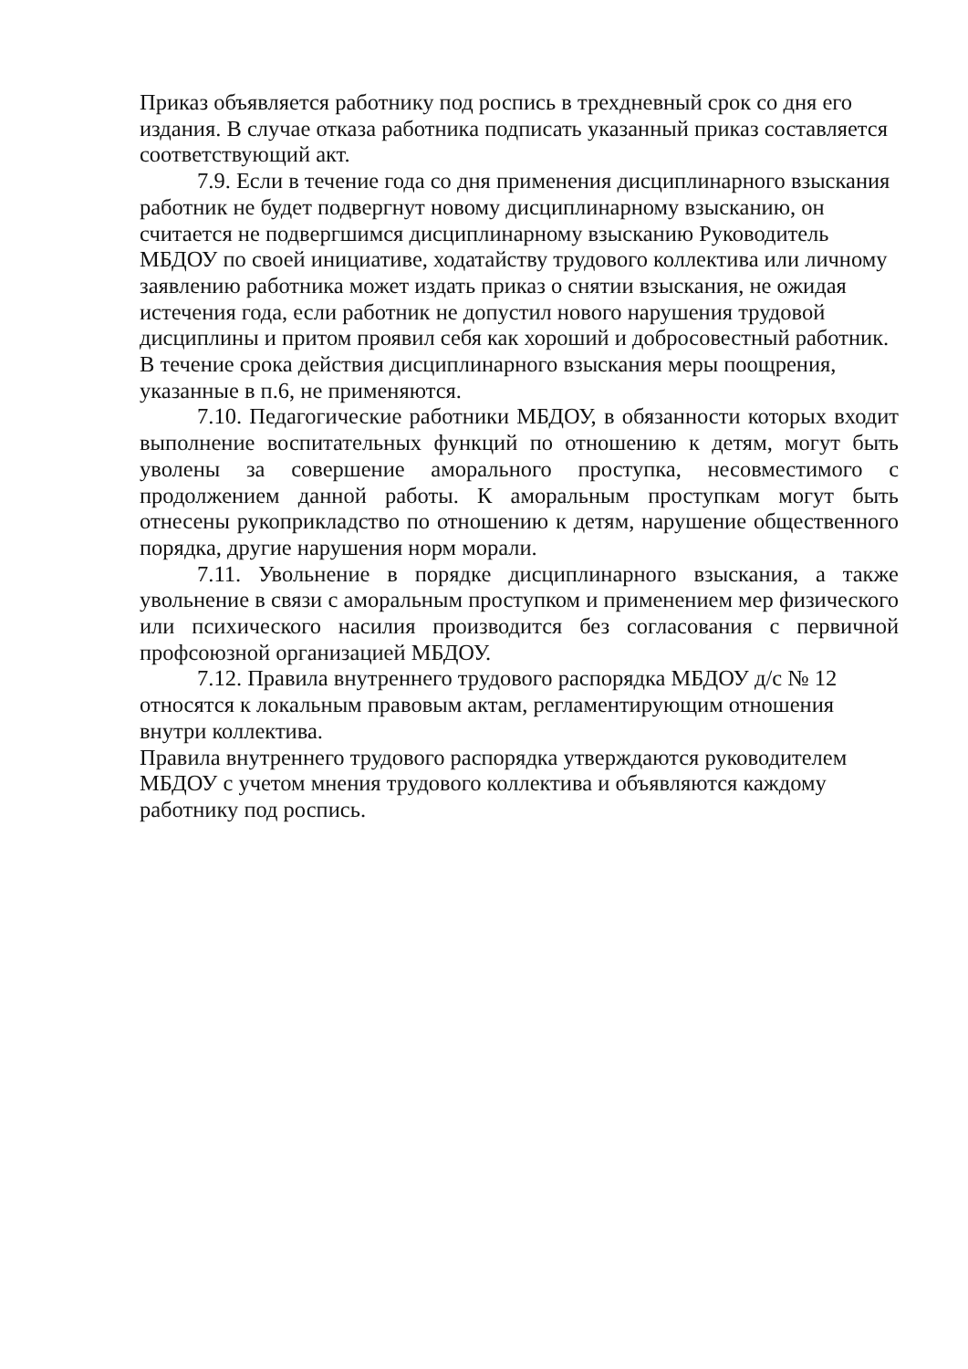Приказ объявляется работнику под роспись в трехдневный срок со дня его издания. В случае отказа работника подписать указанный приказ составляется соответствующий акт.
7.9. Если в течение года со дня применения дисциплинарного взыскания работник не будет подвергнут новому дисциплинарному взысканию, он считается не подвергшимся дисциплинарному взысканию Руководитель МБДОУ по своей инициативе, ходатайству трудового коллектива или личному заявлению работника может издать приказ о снятии взыскания, не ожидая истечения года, если работник не допустил нового нарушения трудовой дисциплины и притом проявил себя как хороший и добросовестный работник. В течение срока действия дисциплинарного взыскания меры поощрения, указанные в п.6, не применяются.
7.10. Педагогические работники МБДОУ, в обязанности которых входит выполнение воспитательных функций по отношению к детям, могут быть уволены за совершение аморального проступка, несовместимого с продолжением данной работы. К аморальным проступкам могут быть отнесены рукоприкладство по отношению к детям, нарушение общественного порядка, другие нарушения норм морали.
7.11. Увольнение в порядке дисциплинарного взыскания, а также увольнение в связи с аморальным проступком и применением мер физического или психического насилия производится без согласования с первичной профсоюзной организацией МБДОУ.
7.12. Правила внутреннего трудового распорядка МБДОУ д/с № 12 относятся к локальным правовым актам, регламентирующим отношения внутри коллектива.
Правила внутреннего трудового распорядка утверждаются руководителем МБДОУ с учетом мнения трудового коллектива и объявляются каждому работнику под роспись.